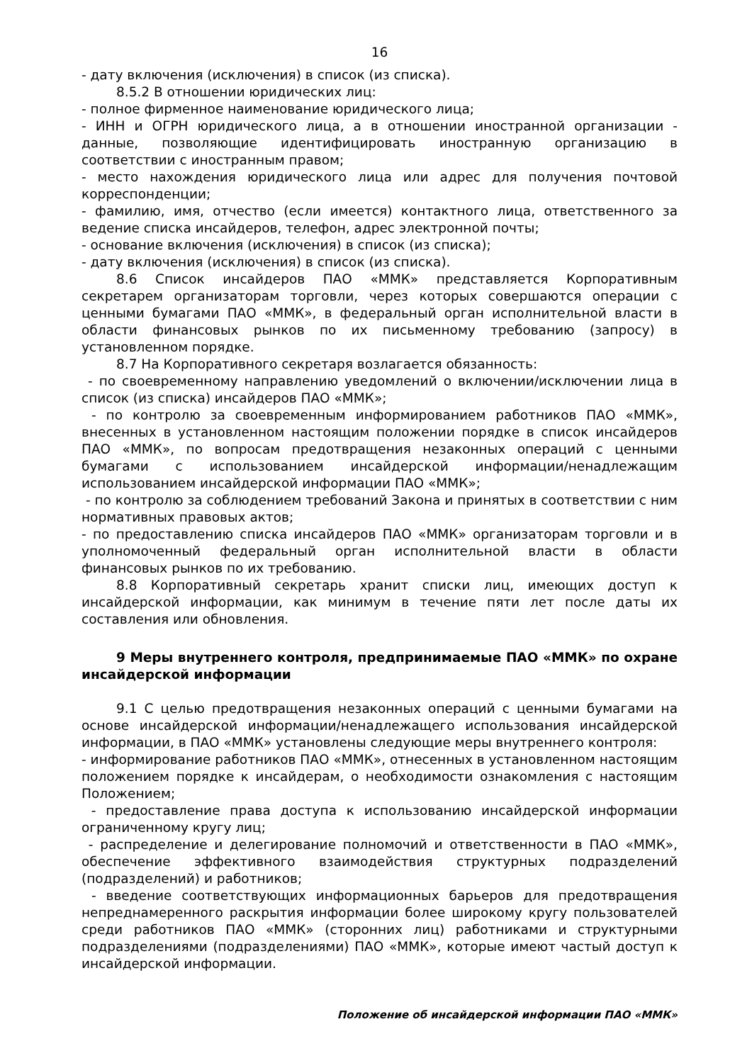16
- дату включения (исключения) в список (из списка).
8.5.2 В отношении юридических лиц:
- полное фирменное наименование юридического лица;
- ИНН и ОГРН юридического лица, а в отношении иностранной организации - данные, позволяющие идентифицировать иностранную организацию в соответствии с иностранным правом;
- место нахождения юридического лица или адрес для получения почтовой корреспонденции;
- фамилию, имя, отчество (если имеется) контактного лица, ответственного за ведение списка инсайдеров, телефон, адрес электронной почты;
- основание включения (исключения) в список (из списка);
- дату включения (исключения) в список (из списка).
8.6 Список инсайдеров ПАО «ММК» представляется Корпоративным секретарем организаторам торговли, через которых совершаются операции с ценными бумагами ПАО «ММК», в федеральный орган исполнительной власти в области финансовых рынков по их письменному требованию (запросу) в установленном порядке.
8.7 На Корпоративного секретаря возлагается обязанность:
- по своевременному направлению уведомлений о включении/исключении лица в список (из списка) инсайдеров ПАО «ММК»;
- по контролю за своевременным информированием работников ПАО «ММК», внесенных в установленном настоящим положении порядке в список инсайдеров ПАО «ММК», по вопросам предотвращения незаконных операций с ценными бумагами с использованием инсайдерской информации/ненадлежащим использованием инсайдерской информации ПАО «ММК»;
- по контролю за соблюдением требований Закона и принятых в соответствии с ним нормативных правовых актов;
- по предоставлению списка инсайдеров ПАО «ММК» организаторам торговли и в уполномоченный федеральный орган исполнительной власти в области финансовых рынков по их требованию.
8.8 Корпоративный секретарь хранит списки лиц, имеющих доступ к инсайдерской информации, как минимум в течение пяти лет после даты их составления или обновления.
9 Меры внутреннего контроля, предпринимаемые ПАО «ММК» по охране инсайдерской информации
9.1 С целью предотвращения незаконных операций с ценными бумагами на основе инсайдерской информации/ненадлежащего использования инсайдерской информации, в ПАО «ММК» установлены следующие меры внутреннего контроля:
- информирование работников ПАО «ММК», отнесенных в установленном настоящим положением порядке к инсайдерам, о необходимости ознакомления с настоящим Положением;
- предоставление права доступа к использованию инсайдерской информации ограниченному кругу лиц;
- распределение и делегирование полномочий и ответственности в ПАО «ММК», обеспечение эффективного взаимодействия структурных подразделений (подразделений) и работников;
- введение соответствующих информационных барьеров для предотвращения непреднамеренного раскрытия информации более широкому кругу пользователей среди работников ПАО «ММК» (сторонних лиц) работниками и структурными подразделениями (подразделениями) ПАО «ММК», которые имеют частый доступ к инсайдерской информации.
Положение об инсайдерской информации ПАО «ММК»